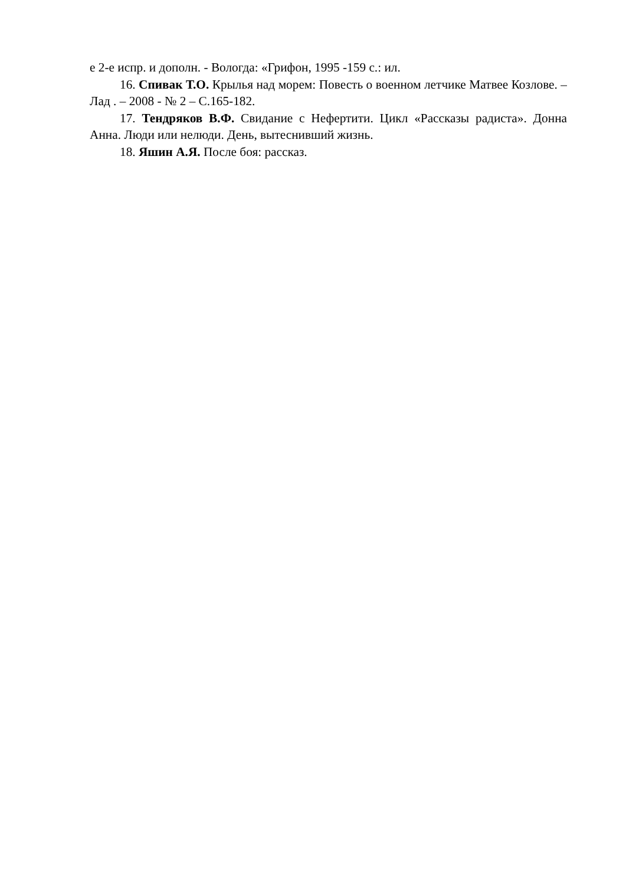е 2-е испр. и дополн. - Вологда: «Грифон, 1995 -159 с.: ил.
16. Спивак Т.О. Крылья над морем: Повесть о военном летчике Матвее Козлове. – Лад . – 2008 - № 2 – С.165-182.
17. Тендряков В.Ф. Свидание с Нефертити. Цикл «Рассказы радиста». Донна Анна. Люди или нелюди. День, вытеснивший жизнь.
18. Яшин А.Я. После боя: рассказ.